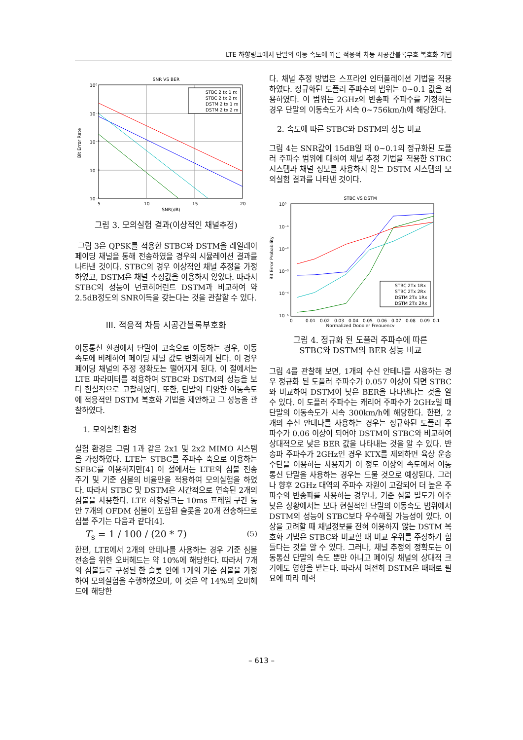LTE 하향링크에서 단말의 이동 속도에 따른 적응적 차등 시공간블록부호 복호화 기법
SNR VS BER
10⁰
10⁻¹
10⁻²
10⁻³
10⁻⁴
5
10
15
20
SNR(dB)
Bit Error Rate
STBC 2 tx 1 rx
STBC 2 tx 2 rx
DSTM 2 tx 1 rx
DSTM 2 tx 2 rx
그림 3. 모의실험 결과(이상적인 채널추정)
그림 3은 QPSK를 적용한 STBC와 DSTM을 레일레이 페이딩 채널을 통해 전송하였을 경우의 시뮬레이션 결과를 나타낸 것이다. STBC의 경우 이상적인 채널 추정을 가정하였고, DSTM은 채널 추정값을 이용하지 않았다. 따라서 STBC의 성능이 넌코히어런트 DSTM과 비교하여 약 2.5dB정도의 SNR이득을 갖는다는 것을 관찰할 수 있다.
III. 적응적 차등 시공간블록부호화
이동통신 환경에서 단말이 고속으로 이동하는 경우, 이동 속도에 비례하여 페이딩 채널 값도 변화하게 된다. 이 경우 페이딩 채널의 추정 정확도는 떨어지게 된다. 이 절에서는 LTE 파라미터를 적용하여 STBC와 DSTM의 성능을 보다 현실적으로 고찰하였다. 또한, 단말의 다양한 이동속도에 적응적인 DSTM 복호화 기법을 제안하고 그 성능을 관찰하였다.
1. 모의실험 환경
실험 환경은 그림 1과 같은 2x1 및 2x2 MIMO 시스템을 가정하였다. LTE는 STBC를 주파수 축으로 이용하는 SFBC를 이용하지만[4] 이 절에서는 LTE의 심볼 전송 주기 및 기준 심볼의 비율만을 적용하여 모의실험을 하였다. 따라서 STBC 및 DSTM은 시간적으로 연속된 2개의 심볼을 사용한다. LTE 하향링크는 10ms 프레임 구간 동안 7개의 OFDM 심볼이 포함된 슬롯을 20개 전송하므로 심볼 주기는 다음과 같다[4].
T<sub>s</sub> = 1 / 100 / (20 * 7) (5)
한편, LTE에서 2개의 안테나를 사용하는 경우 기준 심볼 전송을 위한 오버헤드는 약 10%에 해당한다. 따라서 7개의 심볼들로 구성된 한 슬롯 안에 1개의 기준 심볼을 가정하여 모의실험을 수행하였으며, 이 것은 약 14%의 오버헤드에 해당한
다. 채널 추정 방법은 스프라인 인터폴레이션 기법을 적용하였다. 정규화된 도플러 주파수의 범위는 0~0.1 값을 적용하였다. 이 범위는 2GHz의 반송파 주파수를 가정하는 경우 단말의 이동속도가 시속 0~756km/h에 해당한다.
2. 속도에 따른 STBC와 DSTM의 성능 비교
그림 4는 SNR값이 15dB일 때 0~0.1의 정규화된 도플러 주파수 범위에 대하여 채널 추정 기법을 적용한 STBC 시스템과 채널 정보를 사용하지 않는 DSTM 시스템의 모의실험 결과를 나타낸 것이다.
STBC VS DSTM
10⁰
10⁻¹
10⁻²
10⁻³
10⁻⁴
10⁻⁵
0
0.01
0.02
0.03
0.04
0.05
0.06
0.07
0.08
0.09
0.1
Normalized Doppler Frequency
Bit Error Probability
STBC 2Tx 1Rx
STBC 2Tx 2Rx
DSTM 2Tx 1Rx
DSTM 2Tx 2Rx
그림 4. 정규화 된 도플러 주파수에 따른
STBC와 DSTM의 BER 성능 비교
그림 4를 관찰해 보면, 1개의 수신 안테나를 사용하는 경우 정규화 된 도플러 주파수가 0.057 이상이 되면 STBC와 비교하여 DSTM이 낮은 BER을 나타낸다는 것을 알 수 있다. 이 도플러 주파수는 캐리어 주파수가 2GHz일 때 단말의 이동속도가 시속 300km/h에 해당한다. 한편, 2개의 수신 안테나를 사용하는 경우는 정규화된 도플러 주파수가 0.06 이상이 되어야 DSTM이 STBC와 비교하여 상대적으로 낮은 BER 값을 나타내는 것을 알 수 있다. 반송파 주파수가 2GHz인 경우 KTX를 제외하면 육상 운송 수단을 이용하는 사용자가 이 정도 이상의 속도에서 이동통신 단말을 사용하는 경우는 드물 것으로 예상된다. 그러나 향후 2GHz 대역의 주파수 자원이 고갈되어 더 높은 주파수의 반송파를 사용하는 경우나, 기준 심볼 밀도가 아주 낮은 상황에서는 보다 현실적인 단말의 이동속도 범위에서 DSTM의 성능이 STBC보다 우수해질 가능성이 있다. 이상을 고려할 때 채널정보를 전혀 이용하지 않는 DSTM 복호화 기법은 STBC와 비교할 때 비교 우위를 주장하기 힘들다는 것을 알 수 있다. 그러나, 채널 추정의 정확도는 이동통신 단말의 속도 뿐만 아니고 페이딩 채널의 상대적 크기에도 영향을 받는다. 따라서 여전히 DSTM은 때때로 필요에 따라 매력
– 613 –